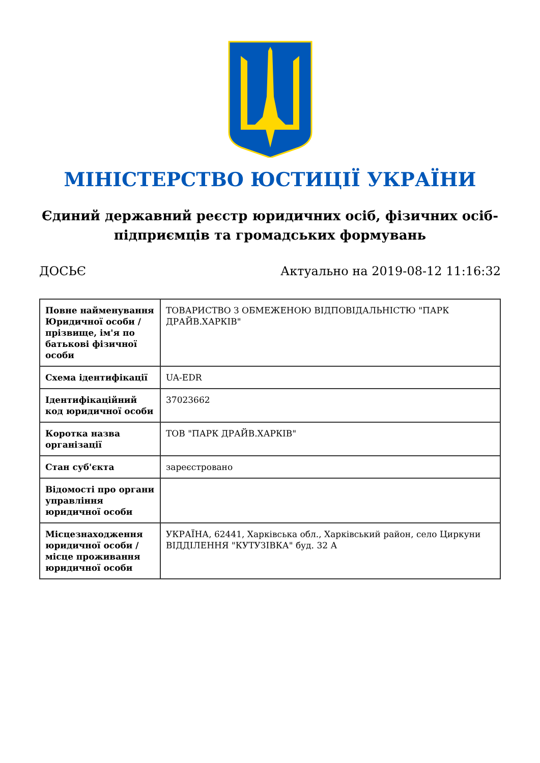МІНІСТЕРСТВО ЮСТИЦІЇ УКРАЇНИ
Єдиний державний реєстр юридичних осіб, фізичних осіб-підприємців та громадських формувань
ДОСЬЄ Актуально на 2019-08-12 11:16:32
| Повне найменування Юридичної особи / прізвище, ім'я по батькові фізичної особи | ТОВАРИСТВО З ОБМЕЖЕНОЮ ВІДПОВІДАЛЬНІСТЮ "ПАРК ДРАЙВ.ХАРКІВ" |
| Схема ідентифікації | UA-EDR |
| Ідентифікаційний код юридичної особи | 37023662 |
| Коротка назва організації | ТОВ "ПАРК ДРАЙВ.ХАРКІВ" |
| Стан суб'єкта | зареєстровано |
| Відомості про органи управління юридичної особи | |
| Місцезнаходження юридичної особи / місце проживання юридичної особи | УКРАЇНА, 62441, Харківська обл., Харківський район, село Циркуни ВІДДІЛЕННЯ "КУТУЗІВКА" буд. 32 А |